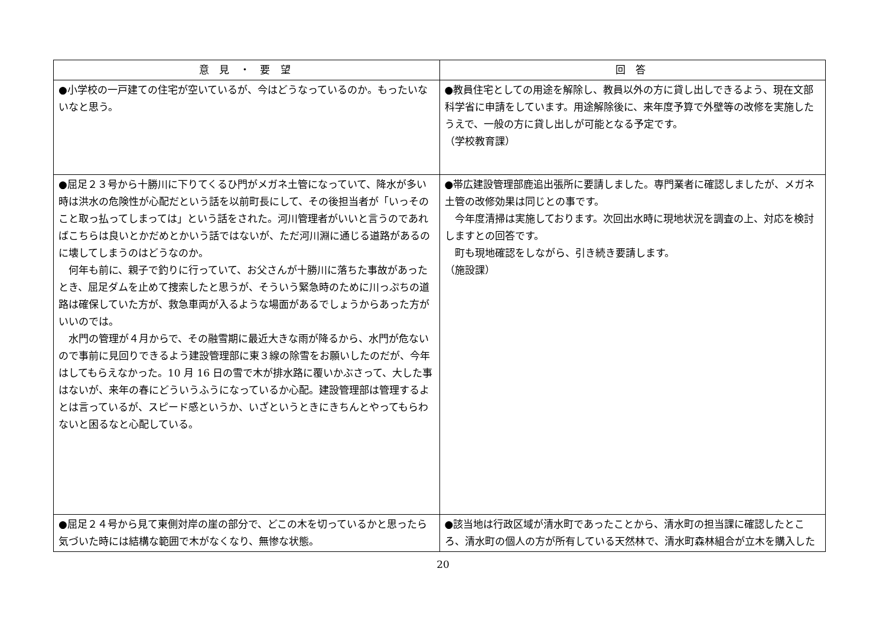| 意 見 ・ 要 望 | 回 答 |
| --- | --- |
| ●小学校の一戸建ての住宅が空いているが、今はどうなっているのか。もったいないなと思う。 | ●教員住宅としての用途を解除し、教員以外の方に貸し出しできるよう、現在文部科学省に申請をしています。用途解除後に、来年度予算で外壁等の改修を実施したうえで、一般の方に貸し出しが可能となる予定です。 （学校教育課） |
| ●屈足２３号から十勝川に下りてくるひ門がメガネ土管になっていて、降水が多い時は洪水の危険性が心配だという話を以前町長にして、その後担当者が「いっそのこと取っ払ってしまっては」という話をされた。河川管理者がいいと言うのであればこちらは良いとかだめとかいう話ではないが、ただ河川淵に通じる道路があるのに壊してしまうのはどうなのか。 何年も前に、親子で釣りに行っていて、お父さんが十勝川に落ちた事故があったとき、屈足ダムを止めて捜索したと思うが、そういう緊急時のために川っぷちの道路は確保していた方が、救急車両が入るような場面があるでしょうからあった方がいいのでは。 水門の管理が４月からで、その融雪期に最近大きな雨が降るから、水門が危ないので事前に見回りできるよう建設管理部に東３線の除雪をお願いしたのだが、今年はしてもらえなかった。10 月 16 日の雪で木が排水路に覆いかぶさって、大した事はないが、来年の春にどういうふうになっているか心配。建設管理部は管理するよとは言っているが、スピード感というか、いざというときにきちんとやってもらわないと困るなと心配している。 | ●帯広建設管理部鹿追出張所に要請しました。専門業者に確認しましたが、メガネ土管の改修効果は同じとの事です。 今年度清掃は実施しております。次回出水時に現地状況を調査の上、対応を検討しますとの回答です。 町も現地確認をしながら、引き続き要請します。 （施設課） |
| ●屈足２４号から見て東側対岸の崖の部分で、どこの木を切っているかと思ったら気づいた時には結構な範囲で木がなくなり、無惨な状態。 | ●該当地は行政区域が清水町であったことから、清水町の担当課に確認したところ、清水町の個人の方が所有している天然林で、清水町森林組合が立木を購入した |
20